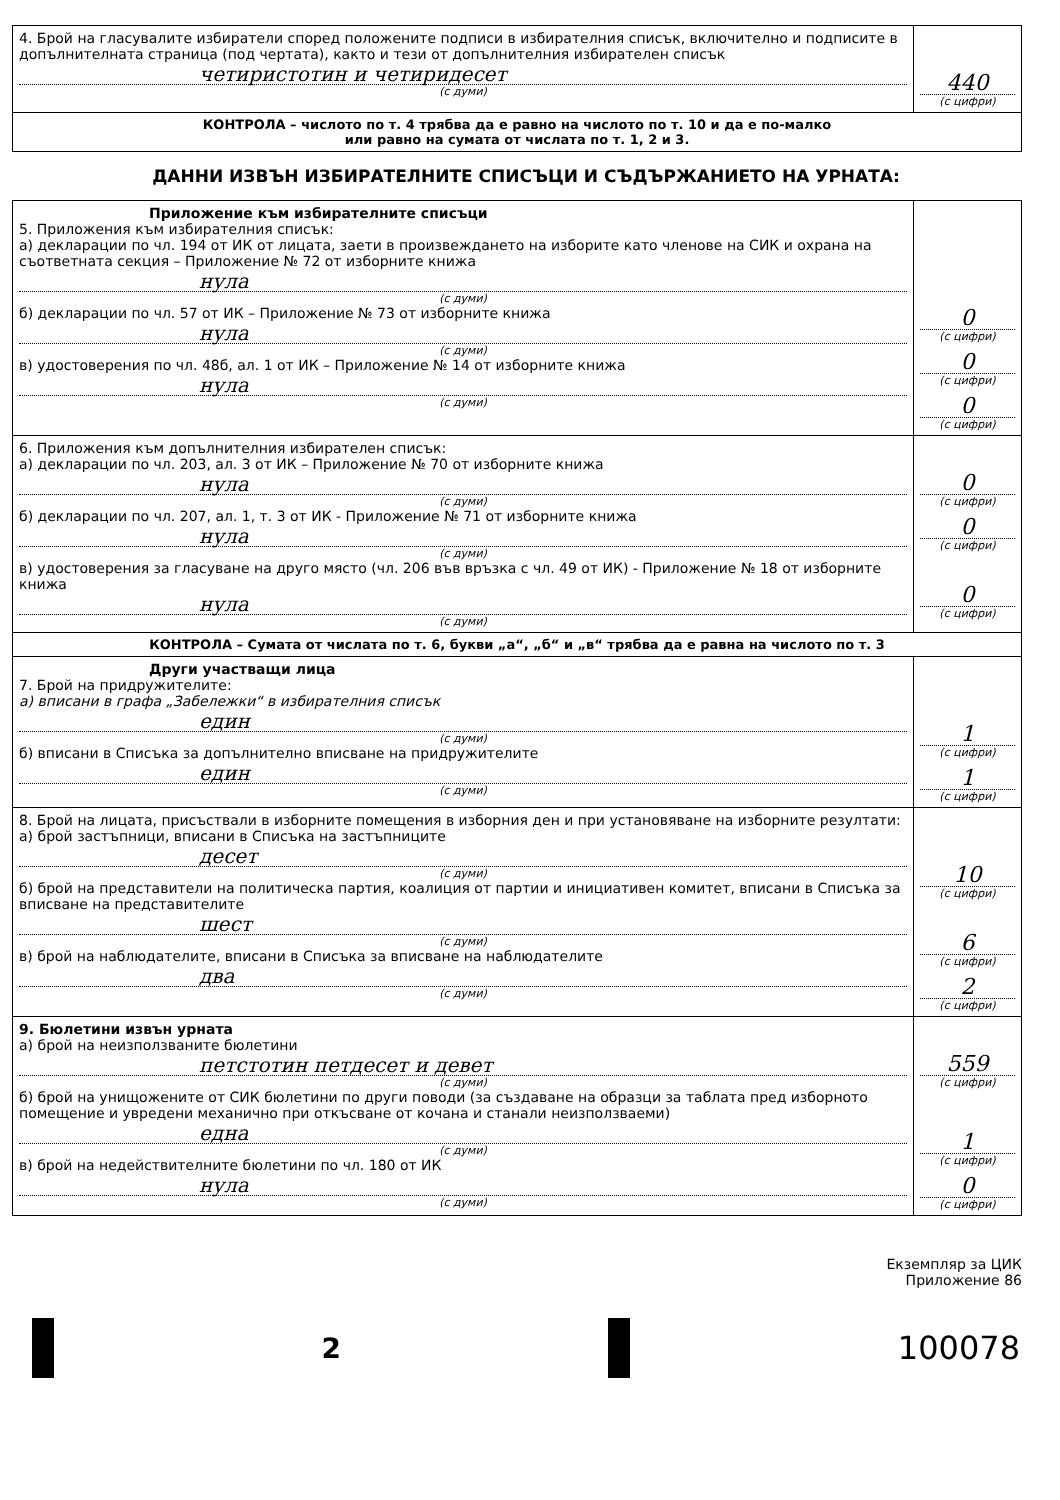| 4. Брой на гласувалите избиратели според положените подписи в избирателния списък, включително и подписите в допълнителната страница (под чертата), както и тези от допълнителния избирателен списък четиристотин и четиридесет (с думи) | 440 (с цифри) |
| КОНТРОЛА – числото по т. 4 трябва да е равно на числото по т. 10 и да е по-малко или равно на сумата от числата по т. 1, 2 и 3. | |
ДАННИ ИЗВЪН ИЗБИРАТЕЛНИТЕ СПИСЪЦИ И СЪДЪРЖАНИЕТО НА УРНАТА:
| Приложение към избирателните списъци 5. Приложения към избирателния списък: а) декларации по чл. 194 от ИК от лицата, заети в произвеждането на изборите като членове на СИК и охрана на съответната секция – Приложение № 72 от изборните книжа нула (с думи) б) декларации по чл. 57 от ИК – Приложение № 73 от изборните книжа нула (с думи) в) удостоверения по чл. 48б, ал. 1 от ИК – Приложение № 14 от изборните книжа нула (с думи) | 0 (с цифри) 0 (с цифри) 0 (с цифри) |
| 6. Приложения към допълнителния избирателен списък: а) декларации по чл. 203, ал. 3 от ИК – Приложение № 70 от изборните книжа нула (с думи) б) декларации по чл. 207, ал. 1, т. 3 от ИК - Приложение № 71 от изборните книжа нула (с думи) в) удостоверения за гласуване на друго място (чл. 206 във връзка с чл. 49 от ИК) - Приложение № 18 от изборните книжа нула (с думи) | 0 (с цифри) 0 (с цифри) 0 (с цифри) |
| КОНТРОЛА – Сумата от числата по т. 6, букви „а“, „б“ и „в“ трябва да е равна на числото по т. 3 | |
| Други участващи лица 7. Брой на придружителите: а) вписани в графа „Забележки“ в избирателния списък един (с думи) б) вписани в Списъка за допълнително вписване на придружителите един (с думи) | 1 (с цифри) 1 (с цифри) |
| 8. Брой на лицата, присъствали в изборните помещения в изборния ден и при установяване на изборните резултати: а) брой застъпници, вписани в Списъка на застъпниците десет (с думи) б) брой на представители на политическа партия, коалиция от партии и инициативен комитет, вписани в Списъка за вписване на представителите шест (с думи) в) брой на наблюдателите, вписани в Списъка за вписване на наблюдателите два (с думи) | 10 (с цифри) 6 (с цифри) 2 (с цифри) |
| 9. Бюлетини извън урната а) брой на неизползваните бюлетини петстотин петдесет и девет (с думи) б) брой на унищожените от СИК бюлетини по други поводи (за създаване на образци за таблата пред изборното помещение и увредени механично при откъсване от кочана и станали неизползваеми) една (с думи) в) брой на недействителните бюлетини по чл. 180 от ИК нула (с думи) | 559 (с цифри) 1 (с цифри) 0 (с цифри) |
Екземпляр за ЦИК
Приложение 86
2 100078